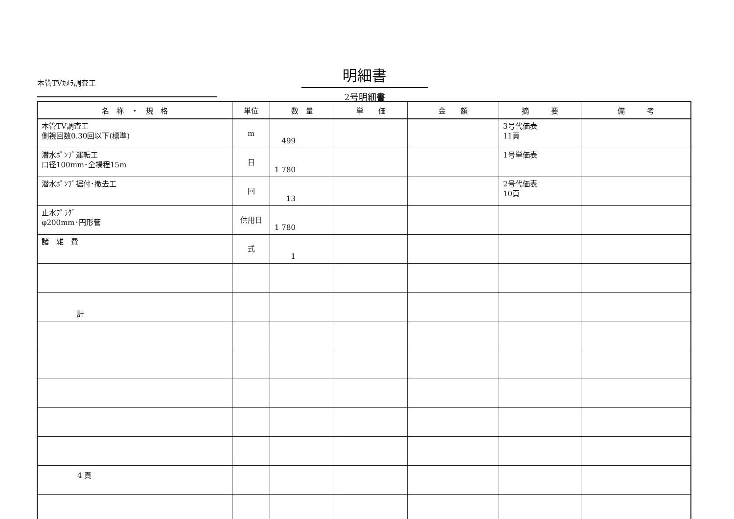本管TVｶﾒﾗ調査工
明細書
2号明細書
| 名 称 ・ 規 格 | 単位 | 数 量 | 単 価 | 金 額 | 摘 要 | 備 考 |
| --- | --- | --- | --- | --- | --- | --- |
| 本管TV調査工 側視回数0.30回以下(標準) | m | 499 | | | 3号代価表 11頁 | |
| 潜水ﾎﾟﾝﾌﾟ運転工 口径100mm･全揚程15m | 日 | 1 780 | | | 1号単価表 | |
| 潜水ﾎﾟﾝﾌﾟ据付･撤去工 | 回 | 13 | | | 2号代価表 10頁 | |
| 止水ﾌﾟﾗｸﾞ φ200mm･円形管 | 供用日 | 1 780 | | | | |
| 諸 雑 費 | 式 | 1 | | | | |
| 計 | | | | | | |
4 頁